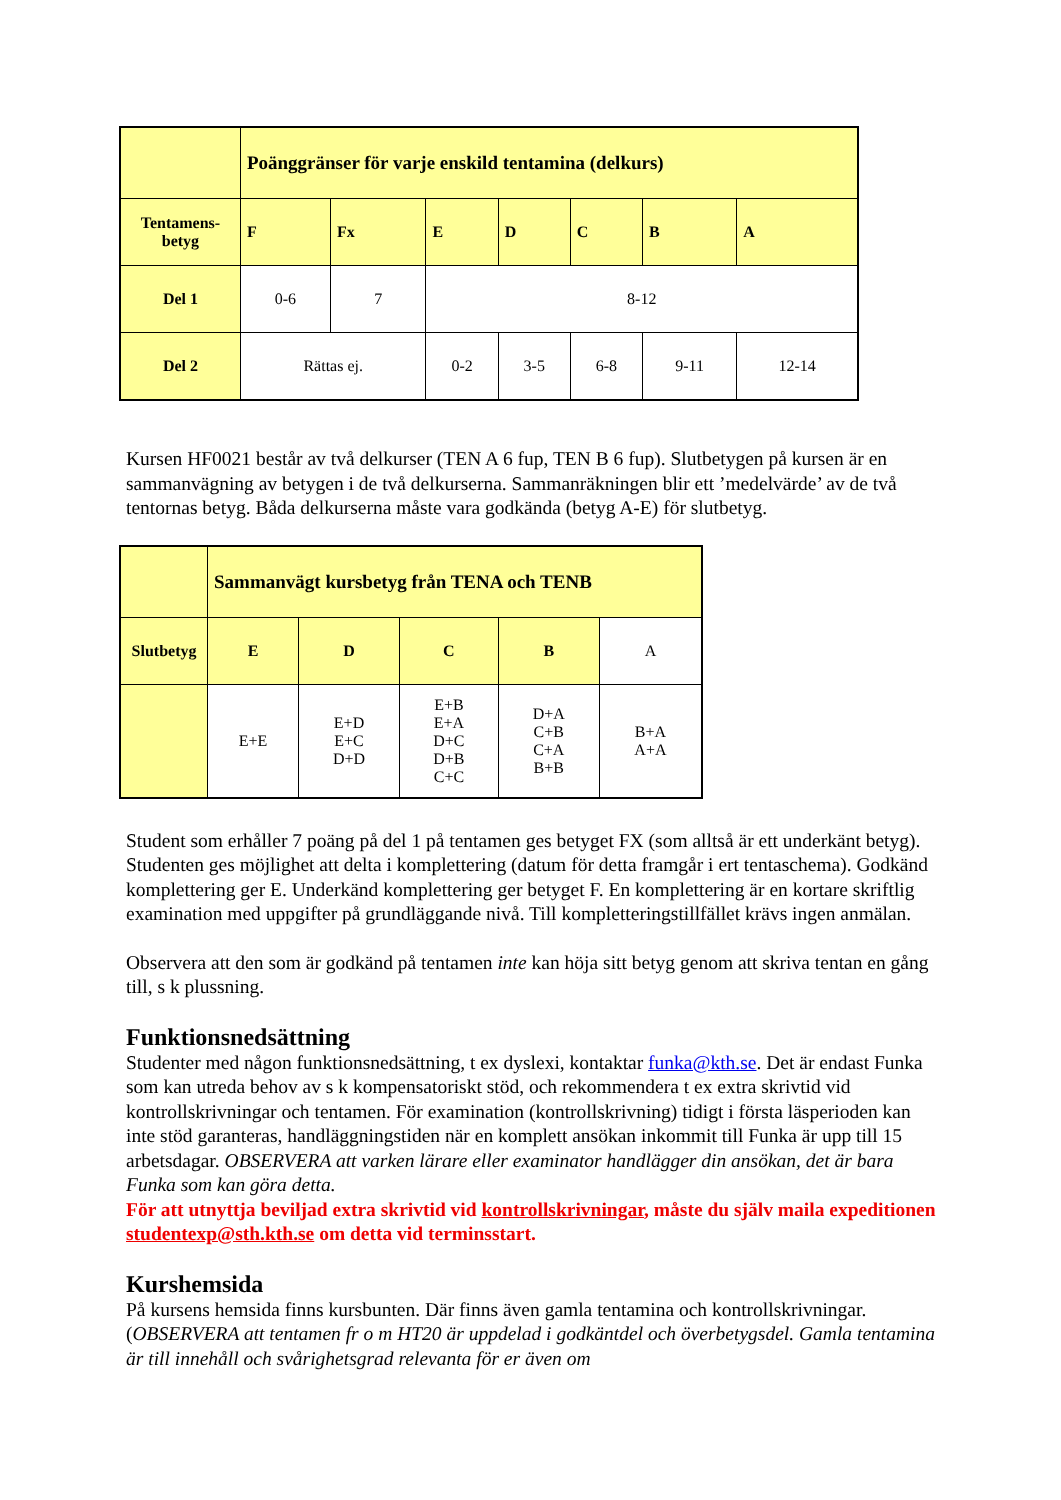| | Poänggränser för varje enskild tentamina (delkurs) | | | | | | |
| Tentamens- betyg | F | Fx | E | D | C | B | A |
| Del 1 | 0-6 | 7 | 8-12 | | | | |
| Del 2 | Rättas ej. | | 0-2 | 3-5 | 6-8 | 9-11 | 12-14 |
Kursen HF0021 består av två delkurser (TEN A 6 fup, TEN B 6 fup). Slutbetygen på kursen är en sammanvägning av betygen i de två delkurserna. Sammanräkningen blir ett ’medelvärde’ av de två tentornas betyg. Båda delkurserna måste vara godkända (betyg A-E) för slutbetyg.
| | Sammanvägt kursbetyg från TENA och TENB | | | | |
| Slutbetyg | E | D | C | B | A |
| | E+E | E+D E+C D+D | E+B E+A D+C D+B C+C | D+A C+B C+A B+B | B+A A+A |
Student som erhåller 7 poäng på del 1 på tentamen ges betyget FX (som alltså är ett underkänt betyg). Studenten ges möjlighet att delta i komplettering (datum för detta framgår i ert tentaschema). Godkänd komplettering ger E. Underkänd komplettering ger betyget F. En komplettering är en kortare skriftlig examination med uppgifter på grundläggande nivå. Till kompletteringstillfället krävs ingen anmälan.
Observera att den som är godkänd på tentamen inte kan höja sitt betyg genom att skriva tentan en gång till, s k plussning.
Funktionsnedsättning
Studenter med någon funktionsnedsättning, t ex dyslexi, kontaktar funka@kth.se. Det är endast Funka som kan utreda behov av s k kompensatoriskt stöd, och rekommendera t ex extra skrivtid vid kontrollskrivningar och tentamen. För examination (kontrollskrivning) tidigt i första läsperioden kan inte stöd garanteras, handläggningstiden när en komplett ansökan inkommit till Funka är upp till 15 arbetsdagar. OBSERVERA att varken lärare eller examinator handlägger din ansökan, det är bara Funka som kan göra detta.
För att utnyttja beviljad extra skrivtid vid kontrollskrivningar, måste du själv maila expeditionen studentexp@sth.kth.se om detta vid terminsstart.
Kurshemsida
På kursens hemsida finns kursbunten. Där finns även gamla tentamina och kontrollskrivningar. (OBSERVERA att tentamen fr o m HT20 är uppdelad i godkäntdel och överbetygsdel. Gamla tentamina är till innehåll och svårighetsgrad relevanta för er även om